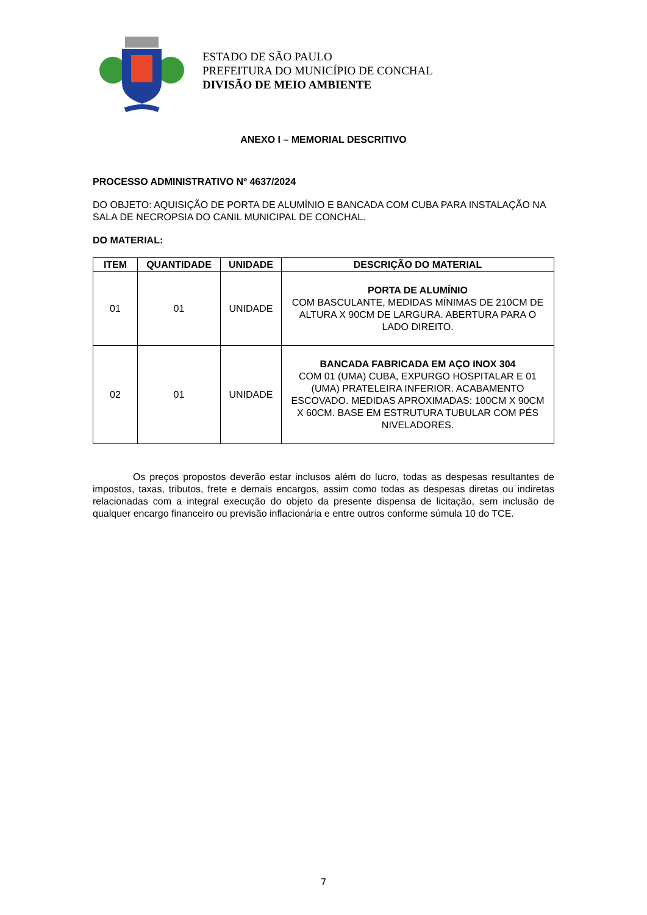ESTADO DE SÃO PAULO
PREFEITURA DO MUNICÍPIO DE CONCHAL
DIVISÃO DE MEIO AMBIENTE
ANEXO I – MEMORIAL DESCRITIVO
PROCESSO ADMINISTRATIVO Nº 4637/2024
DO OBJETO: AQUISIÇÃO DE PORTA DE ALUMÍNIO E BANCADA COM CUBA PARA INSTALAÇÃO NA SALA DE NECROPSIA DO CANIL MUNICIPAL DE CONCHAL.
DO MATERIAL:
| ITEM | QUANTIDADE | UNIDADE | DESCRIÇÃO DO MATERIAL |
| --- | --- | --- | --- |
| 01 | 01 | UNIDADE | PORTA DE ALUMÍNIO COM BASCULANTE, MEDIDAS MÍNIMAS DE 210CM DE ALTURA X 90CM DE LARGURA. ABERTURA PARA O LADO DIREITO. |
| 02 | 01 | UNIDADE | BANCADA FABRICADA EM AÇO INOX 304 COM 01 (UMA) CUBA, EXPURGO HOSPITALAR E 01 (UMA) PRATELEIRA INFERIOR. ACABAMENTO ESCOVADO. MEDIDAS APROXIMADAS: 100CM X 90CM X 60CM. BASE EM ESTRUTURA TUBULAR COM PÉS NIVELADORES. |
Os preços propostos deverão estar inclusos além do lucro, todas as despesas resultantes de impostos, taxas, tributos, frete e demais encargos, assim como todas as despesas diretas ou indiretas relacionadas com a integral execução do objeto da presente dispensa de licitação, sem inclusão de qualquer encargo financeiro ou previsão inflacionária e entre outros conforme súmula 10 do TCE.
7